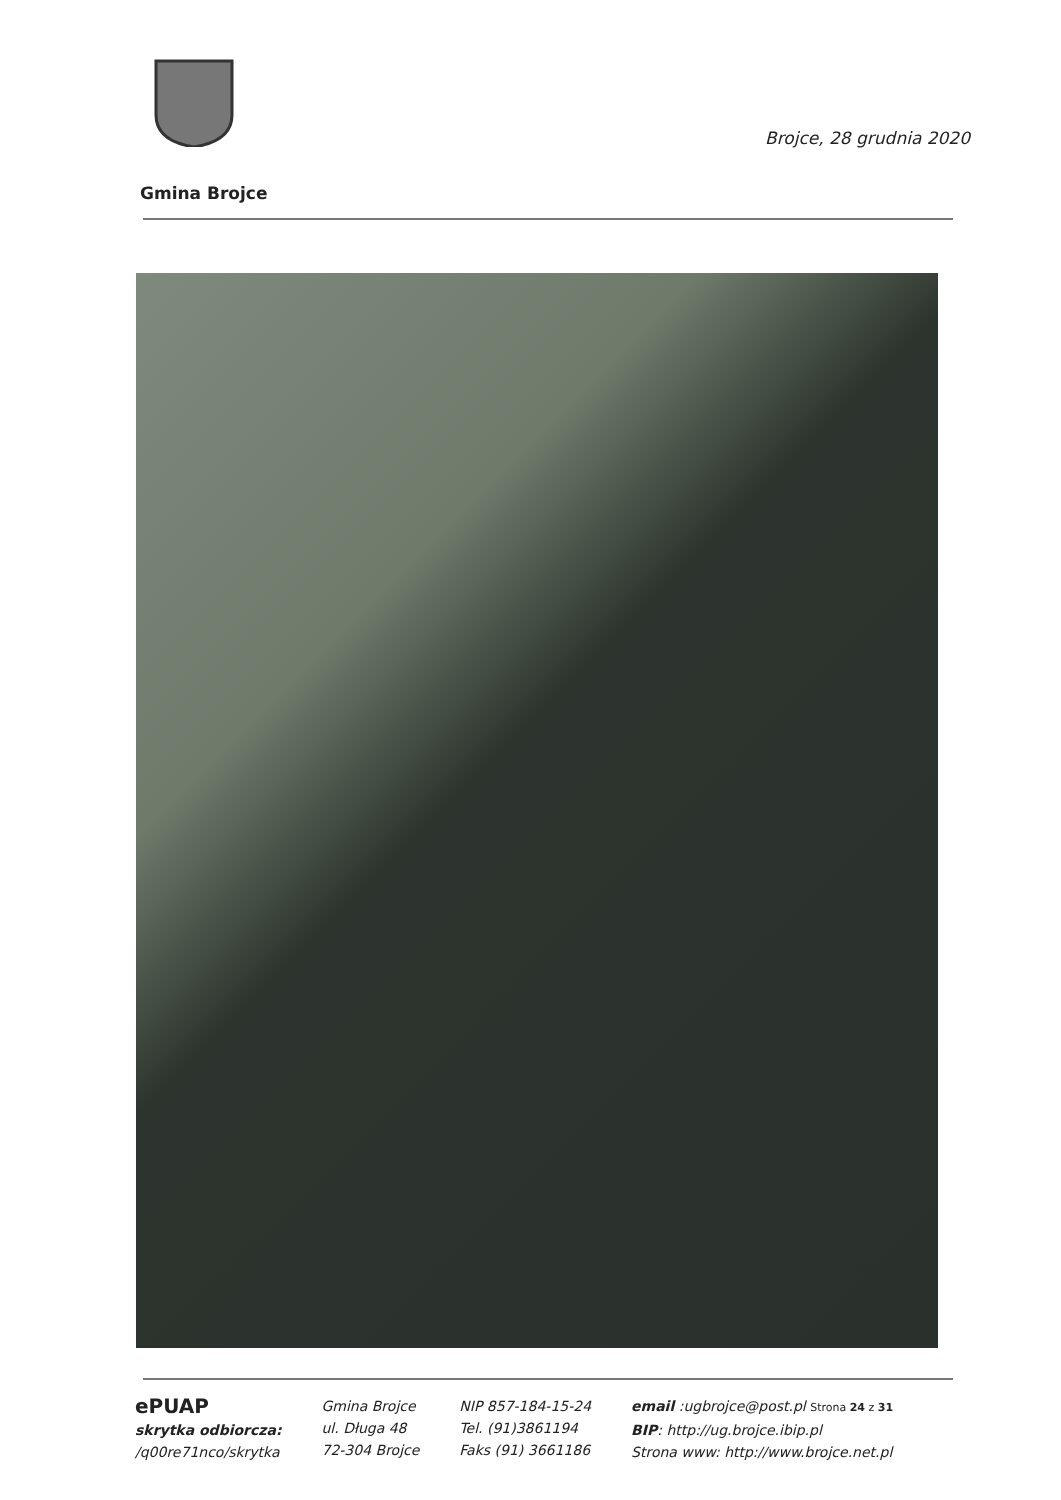Brojce, 28 grudnia 2020
Gmina Brojce
ePUAP
skrytka odbiorcza:
/q00re71nco/skrytka
Gmina Brojce
ul. Długa 48
72-304 Brojce
NIP 857-184-15-24
Tel. (91)3861194
Faks (91) 3661186
email :ugbrojce@post.pl Strona 24 z 31
BIP: http://ug.brojce.ibip.pl
Strona www: http://www.brojce.net.pl